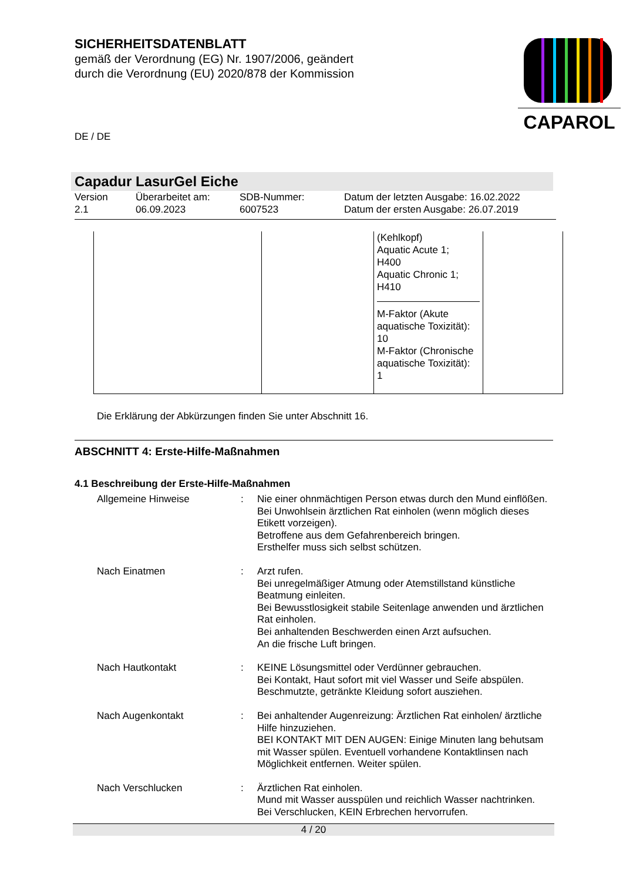SICHERHEITSDATENBLATT
gemäß der Verordnung (EG) Nr. 1907/2006, geändert
durch die Verordnung (EU) 2020/878 der Kommission
CAPAROL
DE / DE
Capadur LasurGel Eiche
Version
2.1
Überarbeitet am:
06.09.2023
SDB-Nummer:
6007523
Datum der letzten Ausgabe: 16.02.2022
Datum der ersten Ausgabe: 26.07.2019
| | | (Kehlkopf) Aquatic Acute 1; H400 Aquatic Chronic 1; H410 M-Faktor (Akute aquatische Toxizität): 10 M-Faktor (Chronische aquatische Toxizität): 1 | |
Die Erklärung der Abkürzungen finden Sie unter Abschnitt 16.
ABSCHNITT 4: Erste-Hilfe-Maßnahmen
4.1 Beschreibung der Erste-Hilfe-Maßnahmen
Allgemeine Hinweise
:
Nie einer ohnmächtigen Person etwas durch den Mund einflößen.
Bei Unwohlsein ärztlichen Rat einholen (wenn möglich dieses Etikett vorzeigen).
Betroffene aus dem Gefahrenbereich bringen.
Ersthelfer muss sich selbst schützen.
Nach Einatmen
:
Arzt rufen.
Bei unregelmäßiger Atmung oder Atemstillstand künstliche Beatmung einleiten.
Bei Bewusstlosigkeit stabile Seitenlage anwenden und ärztlichen Rat einholen.
Bei anhaltenden Beschwerden einen Arzt aufsuchen.
An die frische Luft bringen.
Nach Hautkontakt
:
KEINE Lösungsmittel oder Verdünner gebrauchen.
Bei Kontakt, Haut sofort mit viel Wasser und Seife abspülen.
Beschmutzte, getränkte Kleidung sofort ausziehen.
Nach Augenkontakt
:
Bei anhaltender Augenreizung: Ärztlichen Rat einholen/ ärztliche Hilfe hinzuziehen.
BEI KONTAKT MIT DEN AUGEN: Einige Minuten lang behutsam mit Wasser spülen. Eventuell vorhandene Kontaktlinsen nach Möglichkeit entfernen. Weiter spülen.
Nach Verschlucken
:
Ärztlichen Rat einholen.
Mund mit Wasser ausspülen und reichlich Wasser nachtrinken.
Bei Verschlucken, KEIN Erbrechen hervorrufen.
4 / 20